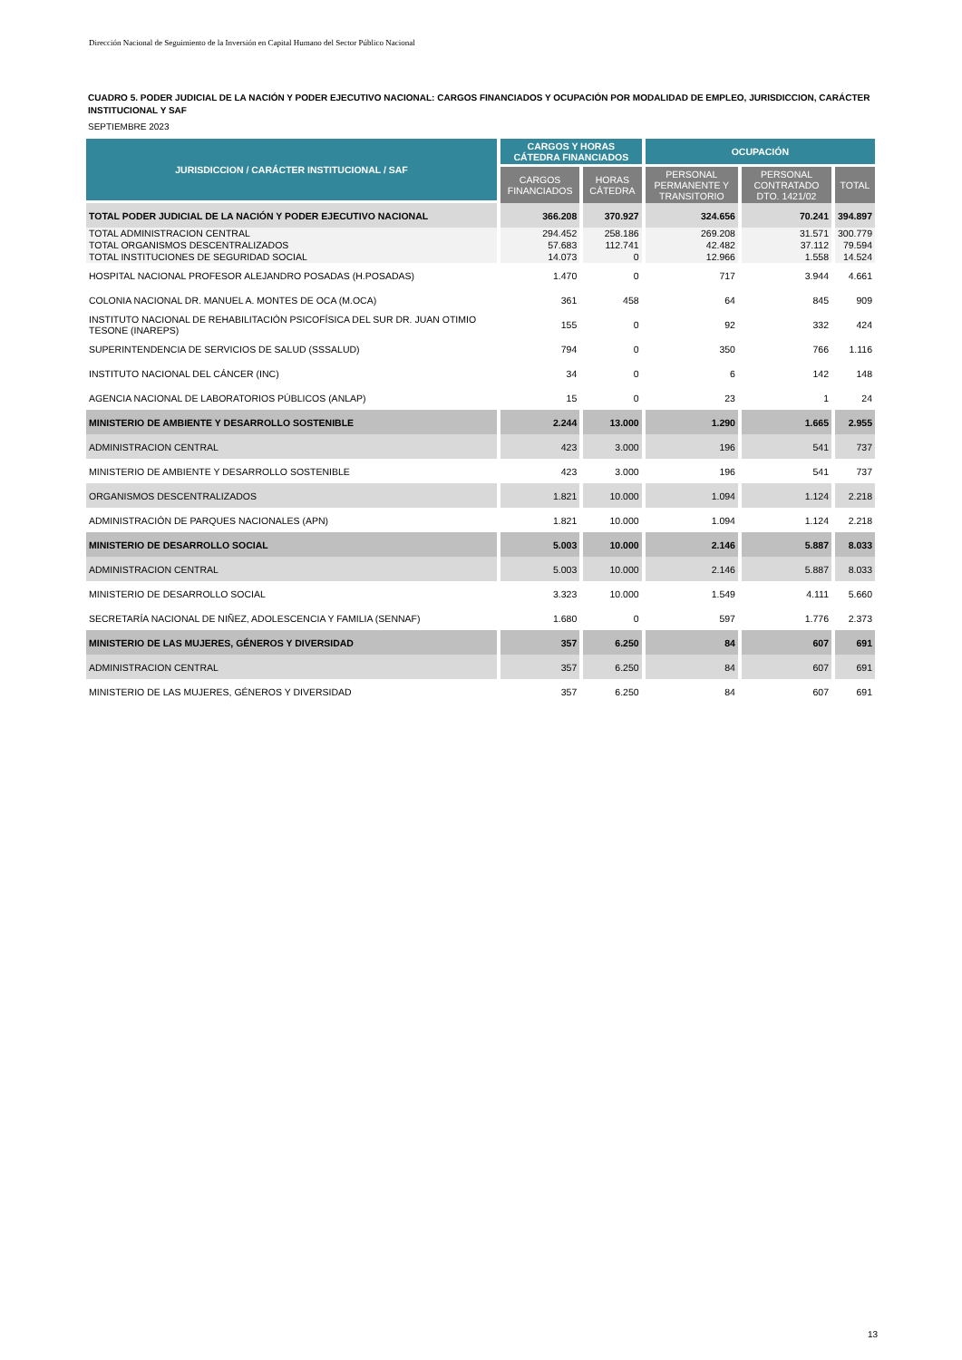Dirección Nacional de Seguimiento de la Inversión en Capital Humano del Sector Público Nacional
CUADRO 5. PODER JUDICIAL DE LA NACIÓN Y PODER EJECUTIVO NACIONAL: CARGOS FINANCIADOS Y OCUPACIÓN POR MODALIDAD DE EMPLEO, JURISDICCION, CARÁCTER INSTITUCIONAL Y SAF
SEPTIEMBRE 2023
| JURISDICCION / CARÁCTER INSTITUCIONAL / SAF | CARGOS Y HORAS CÁTEDRA FINANCIADOS | | OCUPACIÓN | | |
| --- | --- | --- | --- | --- | --- |
| | CARGOS FINANCIADOS | HORAS CÁTEDRA | PERSONAL PERMANENTE Y TRANSITORIO | PERSONAL CONTRATADO DTO. 1421/02 | TOTAL |
| TOTAL PODER JUDICIAL DE LA NACIÓN Y PODER EJECUTIVO NACIONAL | 366.208 | 370.927 | 324.656 | 70.241 | 394.897 |
| TOTAL ADMINISTRACION CENTRAL | 294.452 | 258.186 | 269.208 | 31.571 | 300.779 |
| TOTAL ORGANISMOS DESCENTRALIZADOS | 57.683 | 112.741 | 42.482 | 37.112 | 79.594 |
| TOTAL INSTITUCIONES DE SEGURIDAD SOCIAL | 14.073 | 0 | 12.966 | 1.558 | 14.524 |
| HOSPITAL NACIONAL PROFESOR ALEJANDRO POSADAS (H.POSADAS) | 1.470 | 0 | 717 | 3.944 | 4.661 |
| COLONIA NACIONAL DR. MANUEL A. MONTES DE OCA (M.OCA) | 361 | 458 | 64 | 845 | 909 |
| INSTITUTO NACIONAL DE REHABILITACIÓN PSICOFÍSICA DEL SUR DR. JUAN OTIMIO TESONE (INAREPS) | 155 | 0 | 92 | 332 | 424 |
| SUPERINTENDENCIA DE SERVICIOS DE SALUD (SSSALUD) | 794 | 0 | 350 | 766 | 1.116 |
| INSTITUTO NACIONAL DEL CÁNCER (INC) | 34 | 0 | 6 | 142 | 148 |
| AGENCIA NACIONAL DE LABORATORIOS PÚBLICOS (ANLAP) | 15 | 0 | 23 | 1 | 24 |
| MINISTERIO DE AMBIENTE Y DESARROLLO SOSTENIBLE | 2.244 | 13.000 | 1.290 | 1.665 | 2.955 |
| ADMINISTRACION CENTRAL | 423 | 3.000 | 196 | 541 | 737 |
| MINISTERIO DE AMBIENTE Y DESARROLLO SOSTENIBLE | 423 | 3.000 | 196 | 541 | 737 |
| ORGANISMOS DESCENTRALIZADOS | 1.821 | 10.000 | 1.094 | 1.124 | 2.218 |
| ADMINISTRACIÓN DE PARQUES NACIONALES (APN) | 1.821 | 10.000 | 1.094 | 1.124 | 2.218 |
| MINISTERIO DE DESARROLLO SOCIAL | 5.003 | 10.000 | 2.146 | 5.887 | 8.033 |
| ADMINISTRACION CENTRAL | 5.003 | 10.000 | 2.146 | 5.887 | 8.033 |
| MINISTERIO DE DESARROLLO SOCIAL | 3.323 | 10.000 | 1.549 | 4.111 | 5.660 |
| SECRETARÍA NACIONAL DE NIÑEZ, ADOLESCENCIA Y FAMILIA (SENNAF) | 1.680 | 0 | 597 | 1.776 | 2.373 |
| MINISTERIO DE LAS MUJERES, GÉNEROS Y DIVERSIDAD | 357 | 6.250 | 84 | 607 | 691 |
| ADMINISTRACION CENTRAL | 357 | 6.250 | 84 | 607 | 691 |
| MINISTERIO DE LAS MUJERES, GÉNEROS Y DIVERSIDAD | 357 | 6.250 | 84 | 607 | 691 |
13